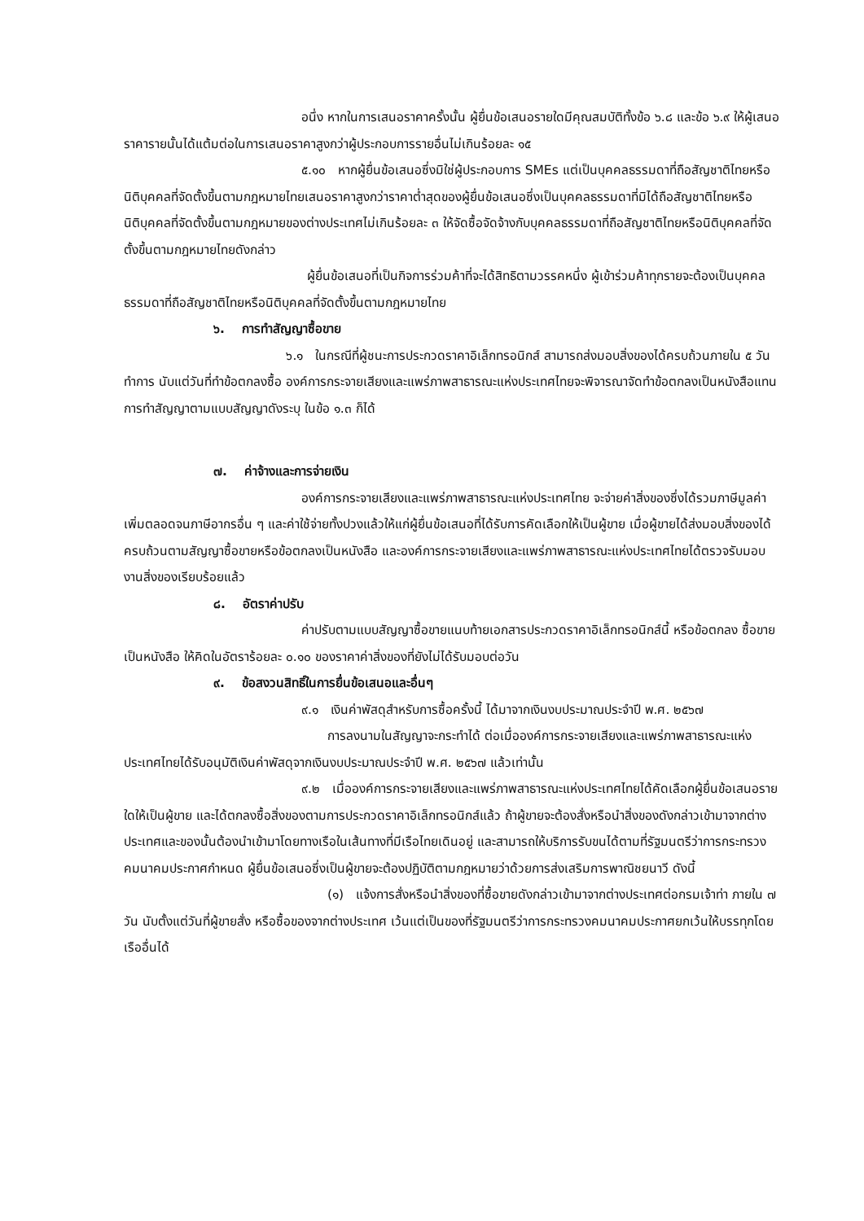อนึ่ง หากในการเสนอราคาครั้งนั้น ผู้ยื่นข้อเสนอรายใดมีคุณสมบัติทั้งข้อ ๖.๘ และข้อ ๖.๙ ให้ผู้เสนอราคารายนั้นได้แต้มต่อในการเสนอราคาสูงกว่าผู้ประกอบการรายอื่นไม่เกินร้อยละ ๑๕
๕.๑๐ หากผู้ยื่นข้อเสนอซึ่งมิใช่ผู้ประกอบการ SMEs แต่เป็นบุคคลธรรมดาที่ถือสัญชาติไทยหรือนิติบุคคลที่จัดตั้งขึ้นตามกฎหมายไทยเสนอราคาสูงกว่าราคาต่ำสุดของผู้ยื่นข้อเสนอซึ่งเป็นบุคคลธรรมดาที่มิได้ถือสัญชาติไทยหรือนิติบุคคลที่จัดตั้งขึ้นตามกฎหมายของต่างประเทศไม่เกินร้อยละ ๓ ให้จัดซื้อจัดจ้างกับบุคคลธรรมดาที่ถือสัญชาติไทยหรือนิติบุคคลที่จัดตั้งขึ้นตามกฎหมายไทยดังกล่าว
ผู้ยื่นข้อเสนอที่เป็นกิจการร่วมค้าที่จะได้สิทธิตามวรรคหนึ่ง ผู้เข้าร่วมค้าทุกรายจะต้องเป็นบุคคลธรรมดาที่ถือสัญชาติไทยหรือนิติบุคคลที่จัดตั้งขึ้นตามกฎหมายไทย
๖. การทำสัญญาซื้อขาย
๖.๑ ในกรณีที่ผู้ชนะการประกวดราคาอิเล็กทรอนิกส์ สามารถส่งมอบสิ่งของได้ครบถ้วนภายใน ๕ วันทำการ นับแต่วันที่ทำข้อตกลงซื้อ องค์การกระจายเสียงและแพร่ภาพสาธารณะแห่งประเทศไทยจะพิจารณาจัดทำข้อตกลงเป็นหนังสือแทน การทำสัญญาตามแบบสัญญาดังระบุ ในข้อ ๑.๓ ก็ได้
๗. ค่าจ้างและการจ่ายเงิน
องค์การกระจายเสียงและแพร่ภาพสาธารณะแห่งประเทศไทย จะจ่ายค่าสิ่งของซึ่งได้รวมภาษีมูลค่าเพิ่มตลอดจนภาษีอากรอื่น ๆ และค่าใช้จ่ายทั้งปวงแล้วให้แก่ผู้ยื่นข้อเสนอที่ได้รับการคัดเลือกให้เป็นผู้ขาย เมื่อผู้ขายได้ส่งมอบสิ่งของได้ครบถ้วนตามสัญญาซื้อขายหรือข้อตกลงเป็นหนังสือ และองค์การกระจายเสียงและแพร่ภาพสาธารณะแห่งประเทศไทยได้ตรวจรับมอบงานสิ่งของเรียบร้อยแล้ว
๘. อัตราค่าปรับ
ค่าปรับตามแบบสัญญาซื้อขายแนบท้ายเอกสารประกวดราคาอิเล็กทรอนิกส์นี้ หรือข้อตกลง ซื้อขายเป็นหนังสือ ให้คิดในอัตราร้อยละ ๐.๑๐ ของราคาค่าสิ่งของที่ยังไม่ได้รับมอบต่อวัน
๙. ข้อสงวนสิทธิ์ในการยื่นข้อเสนอและอื่นๆ
๙.๑ เงินค่าพัสดุสำหรับการซื้อครั้งนี้ ได้มาจากเงินงบประมาณประจำปี พ.ศ. ๒๕๖๗
การลงนามในสัญญาจะกระทำได้ ต่อเมื่อองค์การกระจายเสียงและแพร่ภาพสาธารณะแห่งประเทศไทยได้รับอนุมัติเงินค่าพัสดุจากเงินงบประมาณประจำปี พ.ศ. ๒๕๖๗ แล้วเท่านั้น
๙.๒ เมื่อองค์การกระจายเสียงและแพร่ภาพสาธารณะแห่งประเทศไทยได้คัดเลือกผู้ยื่นข้อเสนอรายใดให้เป็นผู้ขาย และได้ตกลงซื้อสิ่งของตามการประกวดราคาอิเล็กทรอนิกส์แล้ว ถ้าผู้ขายจะต้องสั่งหรือนำสิ่งของดังกล่าวเข้ามาจากต่างประเทศและของนั้นต้องนำเข้ามาโดยทางเรือในเส้นทางที่มีเรือไทยเดินอยู่ และสามารถให้บริการรับขนได้ตามที่รัฐมนตรีว่าการกระทรวงคมนาคมประกาศกำหนด ผู้ยื่นข้อเสนอซึ่งเป็นผู้ขายจะต้องปฏิบัติตามกฎหมายว่าด้วยการส่งเสริมการพาณิชยนาวี ดังนี้
(๑) แจ้งการสั่งหรือนำสิ่งของที่ซื้อขายดังกล่าวเข้ามาจากต่างประเทศต่อกรมเจ้าท่า ภายใน ๗ วัน นับตั้งแต่วันที่ผู้ขายสั่ง หรือซื้อของจากต่างประเทศ เว้นแต่เป็นของที่รัฐมนตรีว่าการกระทรวงคมนาคมประกาศยกเว้นให้บรรทุกโดยเรืออื่นได้